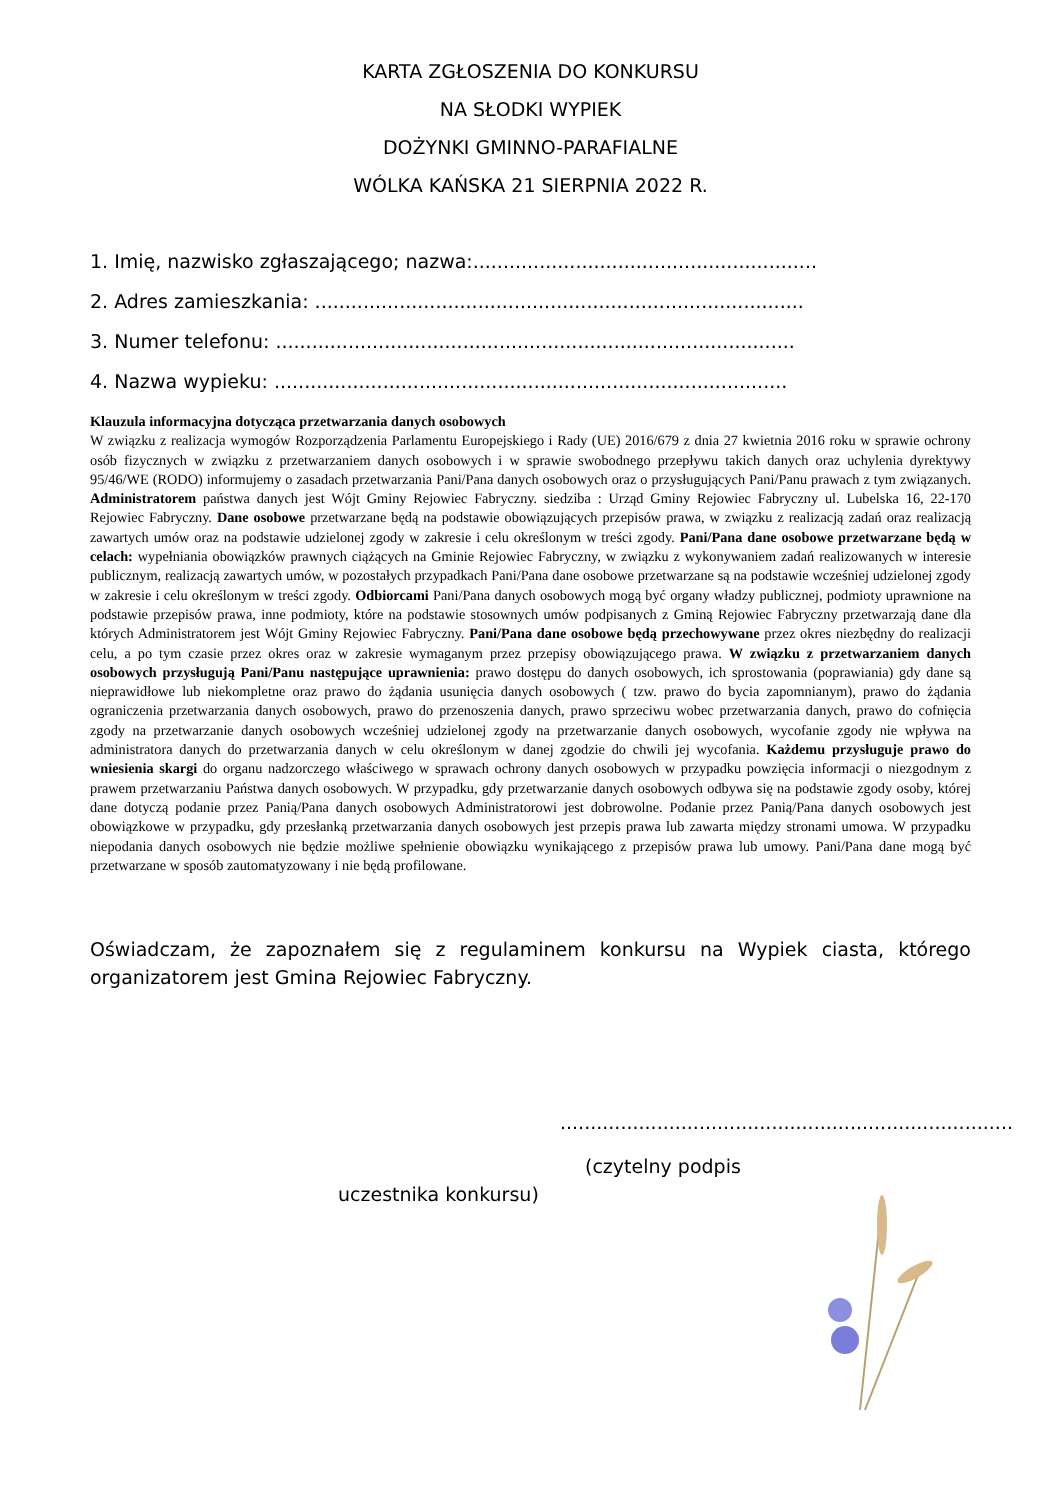KARTA ZGŁOSZENIA DO KONKURSU
NA SŁODKI WYPIEK
DOŻYNKI GMINNO-PARAFIALNE
WÓLKA KAŃSKA 21 SIERPNIA 2022 R.
1. Imię, nazwisko zgłaszającego; nazwa:.........................................................
2. Adres zamieszkania: .................................................................................
3. Numer telefonu: ......................................................................................
4. Nazwa wypieku: .....................................................................................
Klauzula informacyjna dotycząca przetwarzania danych osobowych
W związku z realizacja wymogów Rozporządzenia Parlamentu Europejskiego i Rady (UE) 2016/679 z dnia 27 kwietnia 2016 roku w sprawie ochrony osób fizycznych w związku z przetwarzaniem danych osobowych i w sprawie swobodnego przepływu takich danych oraz uchylenia dyrektywy 95/46/WE (RODO) informujemy o zasadach przetwarzania Pani/Pana danych osobowych oraz o przysługujących Pani/Panu prawach z tym związanych. Administratorem państwa danych jest Wójt Gminy Rejowiec Fabryczny. siedziba : Urząd Gminy Rejowiec Fabryczny ul. Lubelska 16, 22-170 Rejowiec Fabryczny. Dane osobowe przetwarzane będą na podstawie obowiązujących przepisów prawa, w związku z realizacją zadań oraz realizacją zawartych umów oraz na podstawie udzielonej zgody w zakresie i celu określonym w treści zgody. Pani/Pana dane osobowe przetwarzane będą w celach: wypełniania obowiązków prawnych ciążących na Gminie Rejowiec Fabryczny, w związku z wykonywaniem zadań realizowanych w interesie publicznym, realizacją zawartych umów, w pozostałych przypadkach Pani/Pana dane osobowe przetwarzane są na podstawie wcześniej udzielonej zgody w zakresie i celu określonym w treści zgody. Odbiorcami Pani/Pana danych osobowych mogą być organy władzy publicznej, podmioty uprawnione na podstawie przepisów prawa, inne podmioty, które na podstawie stosownych umów podpisanych z Gminą Rejowiec Fabryczny przetwarzają dane dla których Administratorem jest Wójt Gminy Rejowiec Fabryczny. Pani/Pana dane osobowe będą przechowywane przez okres niezbędny do realizacji celu, a po tym czasie przez okres oraz w zakresie wymaganym przez przepisy obowiązującego prawa. W związku z przetwarzaniem danych osobowych przysługują Pani/Panu następujące uprawnienia: prawo dostępu do danych osobowych, ich sprostowania (poprawiania) gdy dane są nieprawidłowe lub niekompletne oraz prawo do żądania usunięcia danych osobowych ( tzw. prawo do bycia zapomnianym), prawo do żądania ograniczenia przetwarzania danych osobowych, prawo do przenoszenia danych, prawo sprzeciwu wobec przetwarzania danych, prawo do cofnięcia zgody na przetwarzanie danych osobowych wcześniej udzielonej zgody na przetwarzanie danych osobowych, wycofanie zgody nie wpływa na administratora danych do przetwarzania danych w celu określonym w danej zgodzie do chwili jej wycofania. Każdemu przysługuje prawo do wniesienia skargi do organu nadzorczego właściwego w sprawach ochrony danych osobowych w przypadku powzięcia informacji o niezgodnym z prawem przetwarzaniu Państwa danych osobowych. W przypadku, gdy przetwarzanie danych osobowych odbywa się na podstawie zgody osoby, której dane dotyczą podanie przez Panią/Pana danych osobowych Administratorowi jest dobrowolne. Podanie przez Panią/Pana danych osobowych jest obowiązkowe w przypadku, gdy przesłanką przetwarzania danych osobowych jest przepis prawa lub zawarta między stronami umowa. W przypadku niepodania danych osobowych nie będzie możliwe spełnienie obowiązku wynikającego z przepisów prawa lub umowy. Pani/Pana dane mogą być przetwarzane w sposób zautomatyzowany i nie będą profilowane.
Oświadczam, że zapoznałem się z regulaminem konkursu na Wypiek ciasta, którego organizatorem jest Gmina Rejowiec Fabryczny.
...........................................................................
(czytelny podpis
uczestnika konkursu)